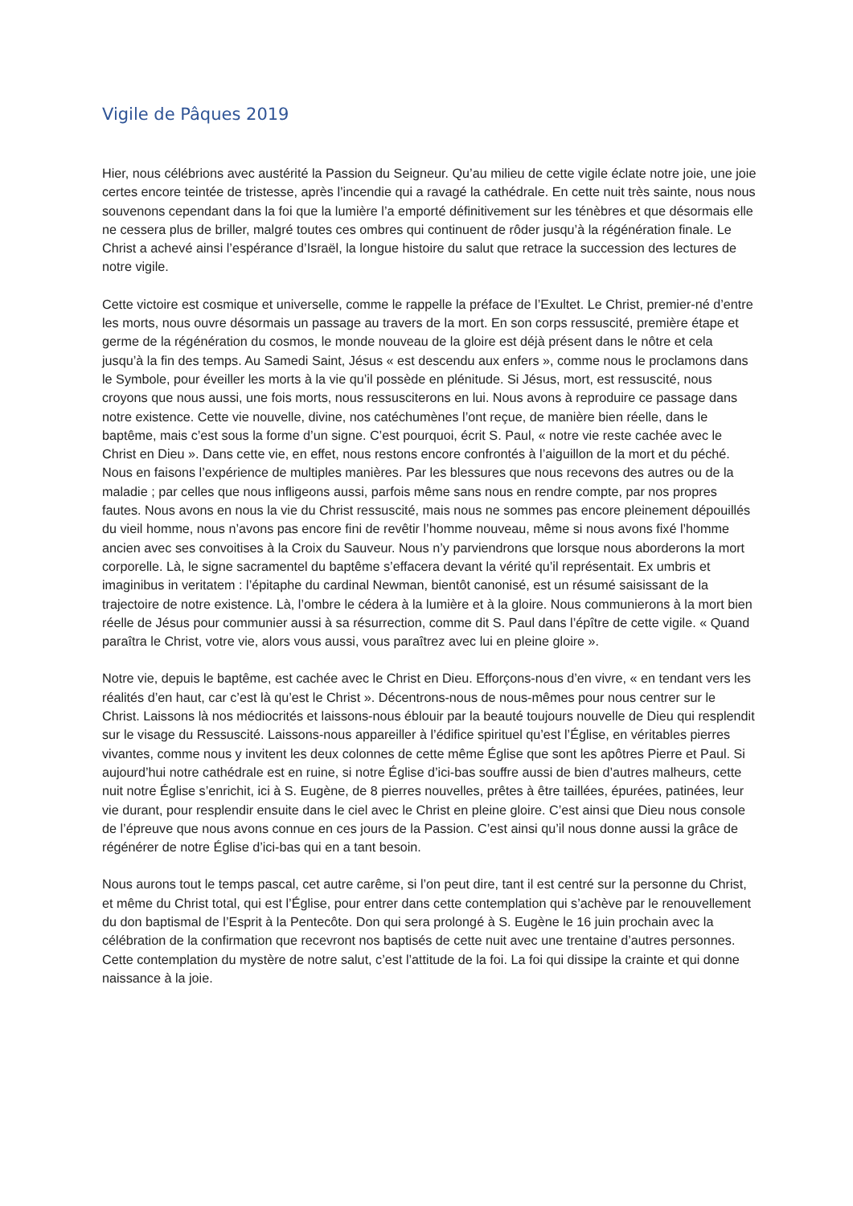Vigile de Pâques 2019
Hier, nous célébrions avec austérité la Passion du Seigneur. Qu’au milieu de cette vigile éclate notre joie, une joie certes encore teintée de tristesse, après l’incendie qui a ravagé la cathédrale. En cette nuit très sainte, nous nous souvenons cependant dans la foi que la lumière l’a emporté définitivement sur les ténèbres et que désormais elle ne cessera plus de briller, malgré toutes ces ombres qui continuent de rôder jusqu’à la régénération finale. Le Christ a achevé ainsi l’espérance d’Israël, la longue histoire du salut que retrace la succession des lectures de notre vigile.
Cette victoire est cosmique et universelle, comme le rappelle la préface de l’Exultet. Le Christ, premier-né d’entre les morts, nous ouvre désormais un passage au travers de la mort. En son corps ressuscité, première étape et germe de la régénération du cosmos, le monde nouveau de la gloire est déjà présent dans le nôtre et cela jusqu’à la fin des temps. Au Samedi Saint, Jésus « est descendu aux enfers », comme nous le proclamons dans le Symbole, pour éveiller les morts à la vie qu’il possède en plénitude. Si Jésus, mort, est ressuscité, nous croyons que nous aussi, une fois morts, nous ressusciterons en lui. Nous avons à reproduire ce passage dans notre existence. Cette vie nouvelle, divine, nos catéchumènes l’ont reçue, de manière bien réelle, dans le baptême, mais c’est sous la forme d’un signe. C’est pourquoi, écrit S. Paul, « notre vie reste cachée avec le Christ en Dieu ». Dans cette vie, en effet, nous restons encore confrontés à l’aiguillon de la mort et du péché. Nous en faisons l’expérience de multiples manières. Par les blessures que nous recevons des autres ou de la maladie ; par celles que nous infligeons aussi, parfois même sans nous en rendre compte, par nos propres fautes. Nous avons en nous la vie du Christ ressuscité, mais nous ne sommes pas encore pleinement dépouillés du vieil homme, nous n’avons pas encore fini de revêtir l’homme nouveau, même si nous avons fixé l’homme ancien avec ses convoitises à la Croix du Sauveur. Nous n’y parviendrons que lorsque nous aborderons la mort corporelle. Là, le signe sacramentel du baptême s’effacera devant la vérité qu’il représentait. Ex umbris et imaginibus in veritatem : l’épitaphe du cardinal Newman, bientôt canonisé, est un résumé saisissant de la trajectoire de notre existence. Là, l’ombre le cédera à la lumière et à la gloire. Nous communierons à la mort bien réelle de Jésus pour communier aussi à sa résurrection, comme dit S. Paul dans l’épître de cette vigile. « Quand paraîtra le Christ, votre vie, alors vous aussi, vous paraîtrez avec lui en pleine gloire ».
Notre vie, depuis le baptême, est cachée avec le Christ en Dieu. Efforçons-nous d’en vivre, « en tendant vers les réalités d’en haut, car c’est là qu’est le Christ ». Décentrons-nous de nous-mêmes pour nous centrer sur le Christ. Laissons là nos médiocrités et laissons-nous éblouir par la beauté toujours nouvelle de Dieu qui resplendit sur le visage du Ressuscité. Laissons-nous appareiller à l’édifice spirituel qu’est l’Église, en véritables pierres vivantes, comme nous y invitent les deux colonnes de cette même Église que sont les apôtres Pierre et Paul. Si aujourd’hui notre cathédrale est en ruine, si notre Église d’ici-bas souffre aussi de bien d’autres malheurs, cette nuit notre Église s’enrichit, ici à S. Eugène, de 8 pierres nouvelles, prêtes à être taillées, épurées, patinées, leur vie durant, pour resplendir ensuite dans le ciel avec le Christ en pleine gloire. C’est ainsi que Dieu nous console de l’épreuve que nous avons connue en ces jours de la Passion. C’est ainsi qu’il nous donne aussi la grâce de régénérer de notre Église d’ici-bas qui en a tant besoin.
Nous aurons tout le temps pascal, cet autre carême, si l’on peut dire, tant il est centré sur la personne du Christ, et même du Christ total, qui est l’Église, pour entrer dans cette contemplation qui s’achève par le renouvellement du don baptismal de l’Esprit à la Pentecôte. Don qui sera prolongé à S. Eugène le 16 juin prochain avec la célébration de la confirmation que recevront nos baptisés de cette nuit avec une trentaine d’autres personnes. Cette contemplation du mystère de notre salut, c’est l’attitude de la foi. La foi qui dissipe la crainte et qui donne naissance à la joie.